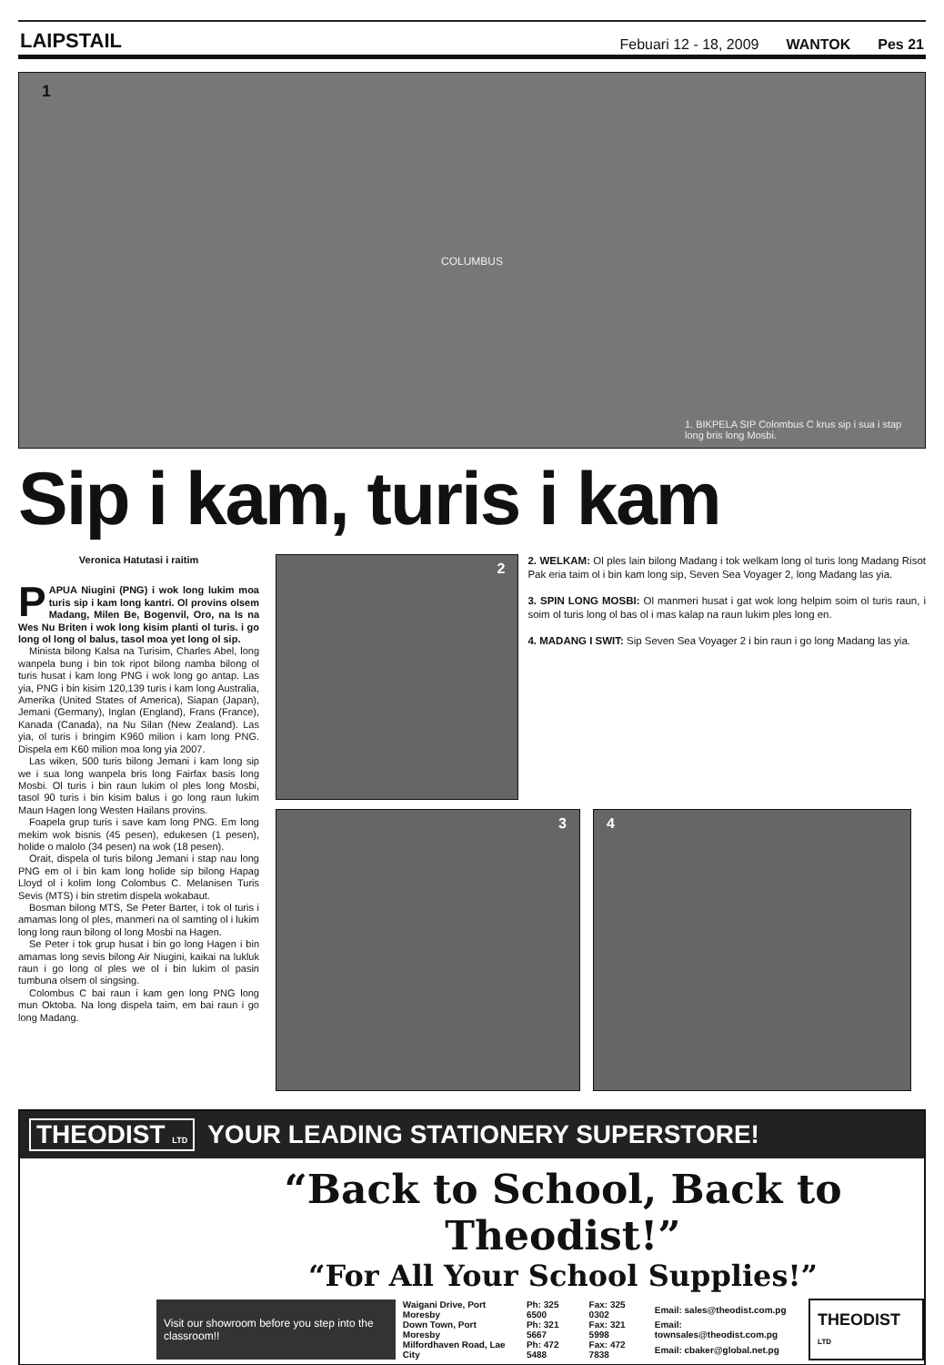LAIPSTAIL
Febuari 12 - 18, 2009 WANTOK Pes 21
1
COLUMBUS
1. BIKPELA SIP Colombus C krus sip i sua i stap long bris long Mosbi.
Sip i kam, turis i kam
Veronica Hatutasi i raitim
PAPUA Niugini (PNG) i wok long lukim moa turis sip i kam long kantri. Ol provins olsem Madang, Milen Be, Bogenvil, Oro, na Is na Wes Nu Briten i wok long kisim planti ol turis. i go long ol long ol balus, tasol moa yet long ol sip.
Minista bilong Kalsa na Turisim, Charles Abel, long wanpela bung i bin tok ripot bilong namba bilong ol turis husat i kam long PNG i wok long go antap. Las yia, PNG i bin kisim 120,139 turis i kam long Australia, Amerika (United States of America), Siapan (Japan), Jemani (Germany), Inglan (England), Frans (France), Kanada (Canada), na Nu Silan (New Zealand). Las yia, ol turis i bringim K960 milion i kam long PNG. Dispela em K60 milion moa long yia 2007.
Las wiken, 500 turis bilong Jemani i kam long sip we i sua long wanpela bris long Fairfax basis long Mosbi. Ol turis i bin raun lukim ol ples long Mosbi, tasol 90 turis i bin kisim balus i go long raun lukim Maun Hagen long Westen Hailans provins.
Foapela grup turis i save kam long PNG. Em long mekim wok bisnis (45 pesen), edukesen (1 pesen), holide o malolo (34 pesen) na wok (18 pesen).
Orait, dispela ol turis bilong Jemani i stap nau long PNG em ol i bin kam long holide sip bilong Hapag Lloyd ol i kolim long Colombus C. Melanisen Turis Sevis (MTS) i bin stretim dispela wokabaut.
Bosman bilong MTS, Se Peter Barter, i tok ol turis i amamas long ol ples, manmeri na ol samting ol i lukim long long raun bilong ol long Mosbi na Hagen.
Se Peter i tok grup husat i bin go long Hagen i bin amamas long sevis bilong Air Niugini, kaikai na lukluk raun i go long ol ples we ol i bin lukim ol pasin tumbuna olsem ol singsing.
Colombus C bai raun i kam gen long PNG long mun Oktoba. Na long dispela taim, em bai raun i go long Madang.
2
2. WELKAM: Ol ples lain bilong Madang i tok welkam long ol turis long Madang Risot Pak eria taim ol i bin kam long sip, Seven Sea Voyager 2, long Madang las yia.
3. SPIN LONG MOSBI: Ol manmeri husat i gat wok long helpim soim ol turis raun, i soim ol turis long ol bas ol i mas kalap na raun lukim ples long en.
4. MADANG I SWIT: Sip Seven Sea Voyager 2 i bin raun i go long Madang las yia.
3 4
THEODIST LTD YOUR LEADING STATIONERY SUPERSTORE!
“Back to School, Back to Theodist!”
“For All Your School Supplies!”
| Visit our showroom before you step into the classroom!! | Waigani Drive, Port Moresby | Ph: 325 6500 | Fax: 325 0302 | Email: sales@theodist.com.pg | THEODIST LTD |
| | Down Town, Port Moresby | Ph: 321 5667 | Fax: 321 5998 | Email: townsales@theodist.com.pg | |
| | Milfordhaven Road, Lae City | Ph: 472 5488 | Fax: 472 7838 | Email: cbaker@global.net.pg | |